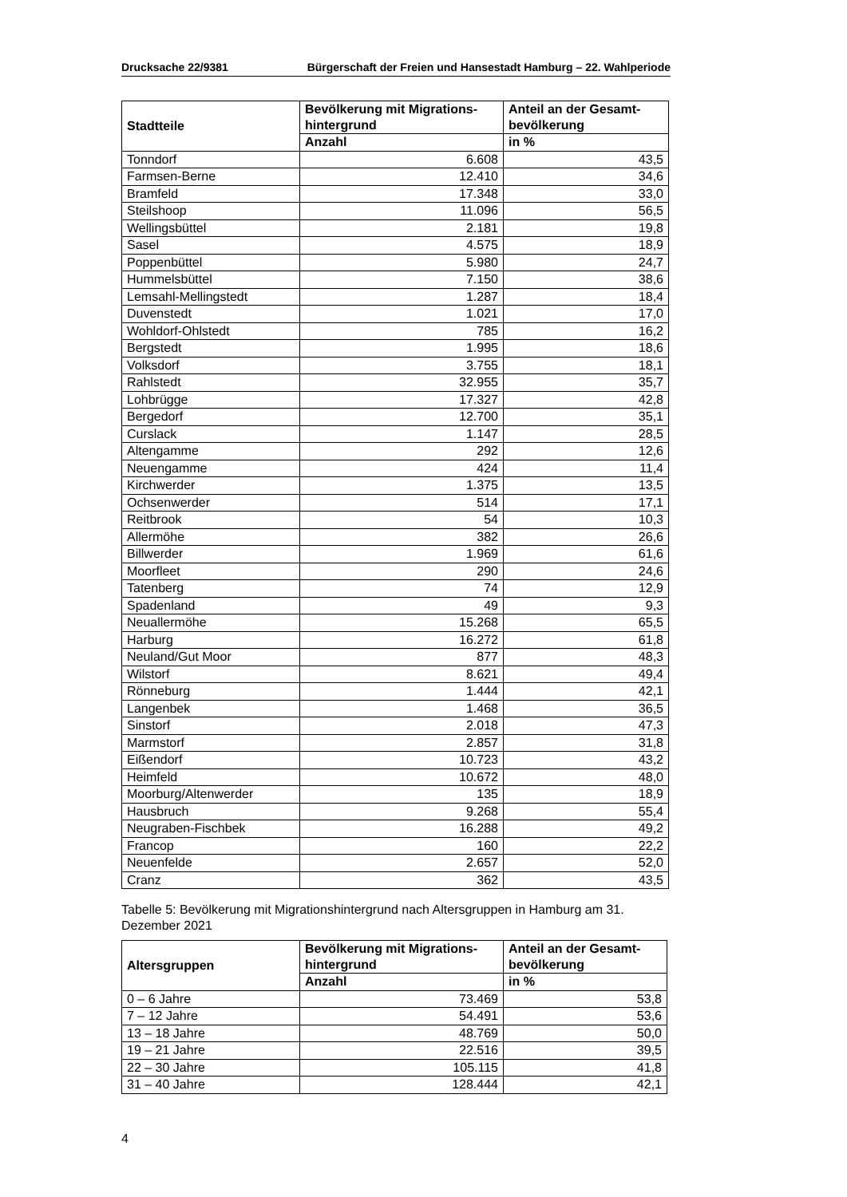Drucksache 22/9381 Bürgerschaft der Freien und Hansestadt Hamburg – 22. Wahlperiode
| Stadtteile | Bevölkerung mit Migrations- hintergrund | Anteil an der Gesamt- bevölkerung |
| --- | --- | --- |
| | Anzahl | in % |
| Tonndorf | 6.608 | 43,5 |
| Farmsen-Berne | 12.410 | 34,6 |
| Bramfeld | 17.348 | 33,0 |
| Steilshoop | 11.096 | 56,5 |
| Wellingsbüttel | 2.181 | 19,8 |
| Sasel | 4.575 | 18,9 |
| Poppenbüttel | 5.980 | 24,7 |
| Hummelsbüttel | 7.150 | 38,6 |
| Lemsahl-Mellingstedt | 1.287 | 18,4 |
| Duvenstedt | 1.021 | 17,0 |
| Wohldorf-Ohlstedt | 785 | 16,2 |
| Bergstedt | 1.995 | 18,6 |
| Volksdorf | 3.755 | 18,1 |
| Rahlstedt | 32.955 | 35,7 |
| Lohbrügge | 17.327 | 42,8 |
| Bergedorf | 12.700 | 35,1 |
| Curslack | 1.147 | 28,5 |
| Altengamme | 292 | 12,6 |
| Neuengamme | 424 | 11,4 |
| Kirchwerder | 1.375 | 13,5 |
| Ochsenwerder | 514 | 17,1 |
| Reitbrook | 54 | 10,3 |
| Allermöhe | 382 | 26,6 |
| Billwerder | 1.969 | 61,6 |
| Moorfleet | 290 | 24,6 |
| Tatenberg | 74 | 12,9 |
| Spadenland | 49 | 9,3 |
| Neuallermöhe | 15.268 | 65,5 |
| Harburg | 16.272 | 61,8 |
| Neuland/Gut Moor | 877 | 48,3 |
| Wilstorf | 8.621 | 49,4 |
| Rönneburg | 1.444 | 42,1 |
| Langenbek | 1.468 | 36,5 |
| Sinstorf | 2.018 | 47,3 |
| Marmstorf | 2.857 | 31,8 |
| Eißendorf | 10.723 | 43,2 |
| Heimfeld | 10.672 | 48,0 |
| Moorburg/Altenwerder | 135 | 18,9 |
| Hausbruch | 9.268 | 55,4 |
| Neugraben-Fischbek | 16.288 | 49,2 |
| Francop | 160 | 22,2 |
| Neuenfelde | 2.657 | 52,0 |
| Cranz | 362 | 43,5 |
Tabelle 5: Bevölkerung mit Migrationshintergrund nach Altersgruppen in Hamburg am 31. Dezember 2021
| Altersgruppen | Bevölkerung mit Migrations- hintergrund | Anteil an der Gesamt- bevölkerung |
| --- | --- | --- |
| | Anzahl | in % |
| 0 – 6 Jahre | 73.469 | 53,8 |
| 7 – 12 Jahre | 54.491 | 53,6 |
| 13 – 18 Jahre | 48.769 | 50,0 |
| 19 – 21 Jahre | 22.516 | 39,5 |
| 22 – 30 Jahre | 105.115 | 41,8 |
| 31 – 40 Jahre | 128.444 | 42,1 |
4